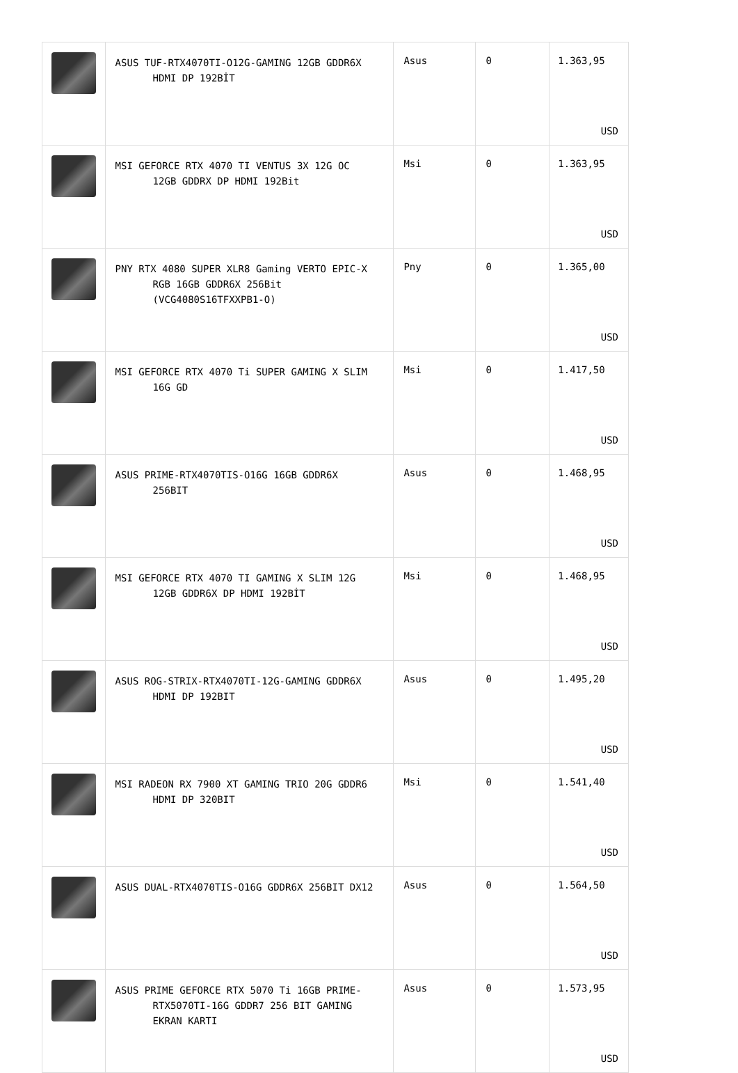| | ASUS TUF-RTX4070TI-O12G-GAMING 12GB GDDR6X HDMI DP 192BİT | Asus | 0 | 1.363,95 USD |
| | MSI GEFORCE RTX 4070 TI VENTUS 3X 12G OC 12GB GDDRX DP HDMI 192Bit | Msi | 0 | 1.363,95 USD |
| | PNY RTX 4080 SUPER XLR8 Gaming VERTO EPIC-X RGB 16GB GDDR6X 256Bit (VCG4080S16TFXXPB1-O) | Pny | 0 | 1.365,00 USD |
| | MSI GEFORCE RTX 4070 Ti SUPER GAMING X SLIM 16G GD | Msi | 0 | 1.417,50 USD |
| | ASUS PRIME-RTX4070TIS-O16G 16GB GDDR6X 256BIT | Asus | 0 | 1.468,95 USD |
| | MSI GEFORCE RTX 4070 TI GAMING X SLIM 12G 12GB GDDR6X DP HDMI 192BİT | Msi | 0 | 1.468,95 USD |
| | ASUS ROG-STRIX-RTX4070TI-12G-GAMING GDDR6X HDMI DP 192BIT | Asus | 0 | 1.495,20 USD |
| | MSI RADEON RX 7900 XT GAMING TRIO 20G GDDR6 HDMI DP 320BIT | Msi | 0 | 1.541,40 USD |
| | ASUS DUAL-RTX4070TIS-O16G GDDR6X 256BIT DX12 | Asus | 0 | 1.564,50 USD |
| | ASUS PRIME GEFORCE RTX 5070 Ti 16GB PRIME- RTX5070TI-16G GDDR7 256 BIT GAMING EKRAN KARTI | Asus | 0 | 1.573,95 USD |